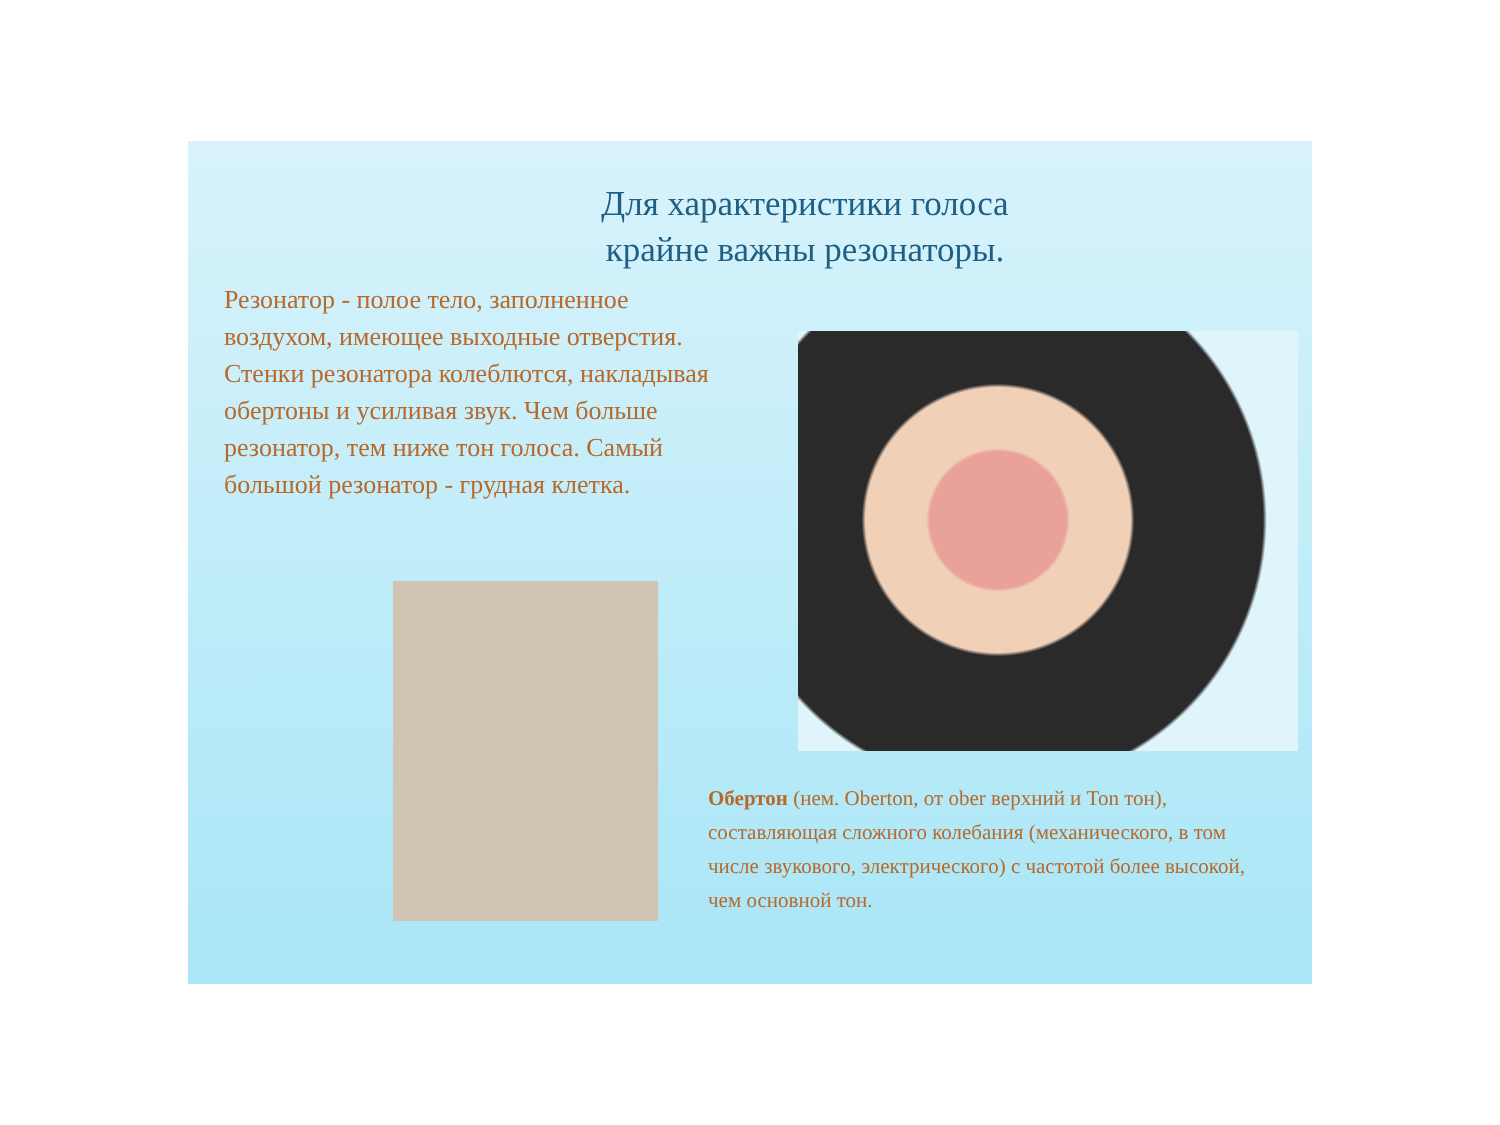Для характеристики голоса
крайне важны резонаторы.
Резонатор - полое тело, заполненное воздухом, имеющее выходные отверстия. Стенки резонатора колеблются, накладывая обертоны и усиливая звук. Чем больше резонатор, тем ниже тон голоса. Самый большой резонатор - грудная клетка.
Обертон (нем. Oberton, от ober верхний и Ton тон), составляющая сложного колебания (механического, в том числе звукового, электрического) с частотой более высокой, чем основной тон.